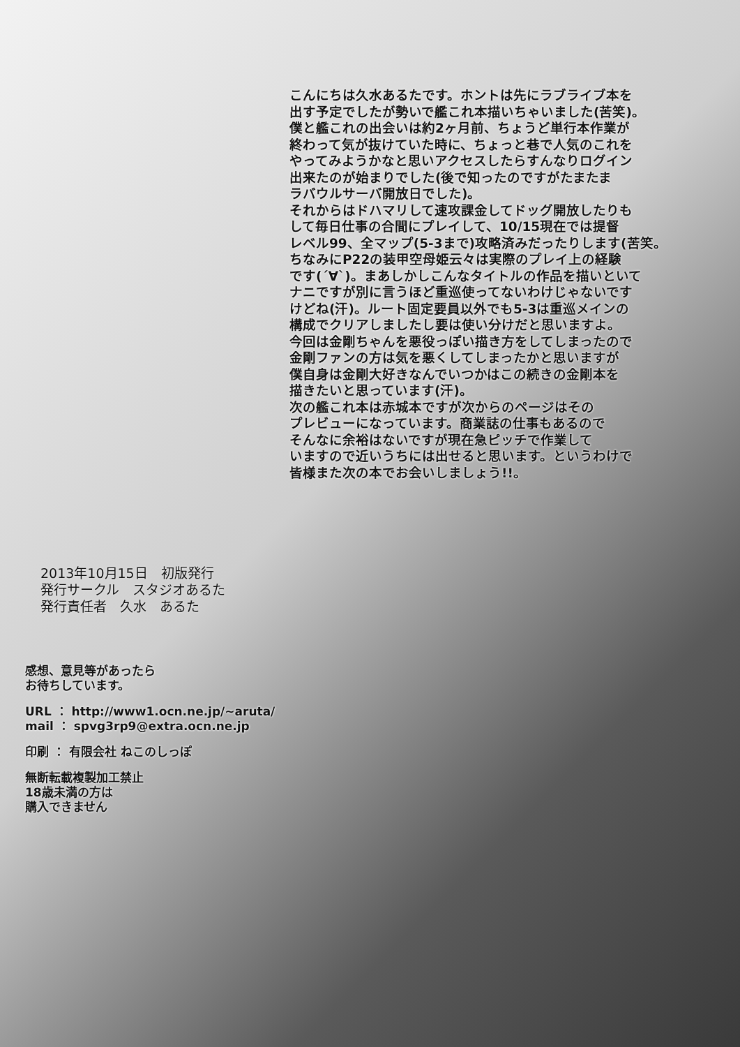こんにちは久水あるたです。ホントは先にラブライブ本を
出す予定でしたが勢いで艦これ本描いちゃいました(苦笑)。
僕と艦これの出会いは約2ヶ月前、ちょうど単行本作業が
終わって気が抜けていた時に、ちょっと巷で人気のこれを
やってみようかなと思いアクセスしたらすんなりログイン
出来たのが始まりでした(後で知ったのですがたまたま
ラバウルサーバ開放日でした)。
それからはドハマリして速攻課金してドッグ開放したりも
して毎日仕事の合間にプレイして、10/15現在では提督
レベル99、全マップ(5-3まで)攻略済みだったりします(苦笑。
ちなみにP22の装甲空母姫云々は実際のプレイ上の経験
です(´∀`)。まあしかしこんなタイトルの作品を描いといて
ナニですが別に言うほど重巡使ってないわけじゃないです
けどね(汗)。ルート固定要員以外でも5-3は重巡メインの
構成でクリアしましたし要は使い分けだと思いますよ。
今回は金剛ちゃんを悪役っぽい描き方をしてしまったので
金剛ファンの方は気を悪くしてしまったかと思いますが
僕自身は金剛大好きなんでいつかはこの続きの金剛本を
描きたいと思っています(汗)。
次の艦これ本は赤城本ですが次からのページはその
プレビューになっています。商業誌の仕事もあるので
そんなに余裕はないですが現在急ピッチで作業して
いますので近いうちには出せると思います。というわけで
皆様また次の本でお会いしましょう!!。
2013年10月15日　初版発行
発行サークル　スタジオあるた
発行責任者　久水　あるた
感想、意見等があったら
お待ちしています。
URL ： http://www1.ocn.ne.jp/~aruta/
mail ： spvg3rp9@extra.ocn.ne.jp
印刷 ： 有限会社 ねこのしっぽ
無断転載複製加工禁止
18歳未満の方は
購入できません